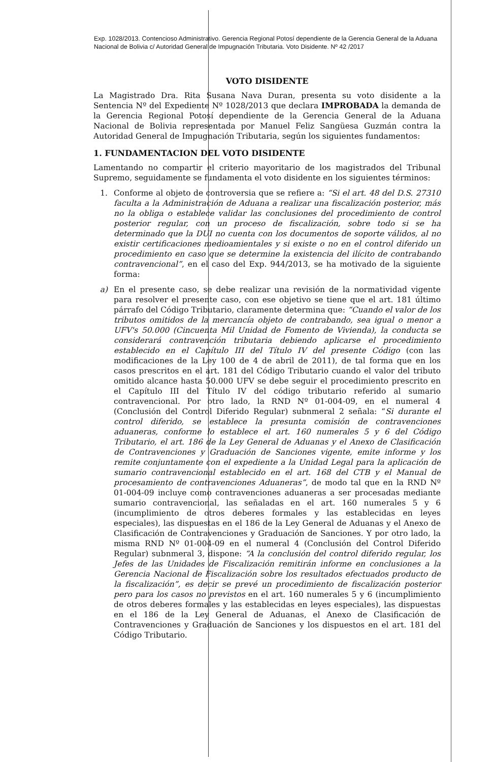Exp. 1028/2013. Contencioso Administrativo. Gerencia Regional Potosí dependiente de la Gerencia General de la Aduana Nacional de Bolivia c/ Autoridad General de Impugnación Tributaria. Voto Disidente. Nº 42 /2017
VOTO DISIDENTE
La Magistrado Dra. Rita Susana Nava Duran, presenta su voto disidente a la Sentencia Nº del Expediente Nº 1028/2013 que declara IMPROBADA la demanda de la Gerencia Regional Potosí dependiente de la Gerencia General de la Aduana Nacional de Bolivia representada por Manuel Feliz Sangüesa Guzmán contra la Autoridad General de Impugnación Tributaria, según los siguientes fundamentos:
1. FUNDAMENTACION DEL VOTO DISIDENTE
Lamentando no compartir el criterio mayoritario de los magistrados del Tribunal Supremo, seguidamente se fundamenta el voto disidente en los siguientes términos:
1. Conforme al objeto de controversia que se refiere a: “Si el art. 48 del D.S. 27310 faculta a la Administración de Aduana a realizar una fiscalización posterior, más no la obliga o establece validar las conclusiones del procedimiento de control posterior regular, con un proceso de fiscalización, sobre todo si se ha determinado que la DUI no cuenta con los documentos de soporte válidos, al no existir certificaciones medioamientales y si existe o no en el control diferido un procedimiento en caso que se determine la existencia del ilícito de contrabando contravencional”, en el caso del Exp. 944/2013, se ha motivado de la siguiente forma:
a) En el presente caso, se debe realizar una revisión de la normatividad vigente para resolver el presente caso, con ese objetivo se tiene que el art. 181 último párrafo del Código Tributario, claramente determina que: “Cuando el valor de los tributos omitidos de la mercancía objeto de contrabando, sea igual o menor a UFV's 50.000 (Cincuenta Mil Unidad de Fomento de Vivienda), la conducta se considerará contravención tributaria debiendo aplicarse el procedimiento establecido en el Capítulo III del Título IV del presente Código (con las modificaciones de la Ley 100 de 4 de abril de 2011), de tal forma que en los casos prescritos en el art. 181 del Código Tributario cuando el valor del tributo omitido alcance hasta 50.000 UFV se debe seguir el procedimiento prescrito en el Capítulo III del Título IV del código tributario referido al sumario contravencional. Por otro lado, la RND Nº 01-004-09, en el numeral 4 (Conclusión del Control Diferido Regular) subnmeral 2 señala: “Si durante el control diferido, se establece la presunta comisión de contravenciones aduaneras, conforme lo establece el art. 160 numerales 5 y 6 del Código Tributario, el art. 186 de la Ley General de Aduanas y el Anexo de Clasificación de Contravenciones y Graduación de Sanciones vigente, emite informe y los remite conjuntamente con el expediente a la Unidad Legal para la aplicación de sumario contravencional establecido en el art. 168 del CTB y el Manual de procesamiento de contravenciones Aduaneras”, de modo tal que en la RND Nº 01-004-09 incluye como contravenciones aduaneras a ser procesadas mediante sumario contravencional, las señaladas en el art. 160 numerales 5 y 6 (incumplimiento de otros deberes formales y las establecidas en leyes especiales), las dispuestas en el 186 de la Ley General de Aduanas y el Anexo de Clasificación de Contravenciones y Graduación de Sanciones. Y por otro lado, la misma RND Nº 01-004-09 en el numeral 4 (Conclusión del Control Diferido Regular) subnmeral 3, dispone: “A la conclusión del control diferido regular, los Jefes de las Unidades de Fiscalización remitirán informe en conclusiones a la Gerencia Nacional de Fiscalización sobre los resultados efectuados producto de la fiscalización”, es decir se prevé un procedimiento de fiscalización posterior pero para los casos no previstos en el art. 160 numerales 5 y 6 (incumplimiento de otros deberes formales y las establecidas en leyes especiales), las dispuestas en el 186 de la Ley General de Aduanas, el Anexo de Clasificación de Contravenciones y Graduación de Sanciones y los dispuestos en el art. 181 del Código Tributario.